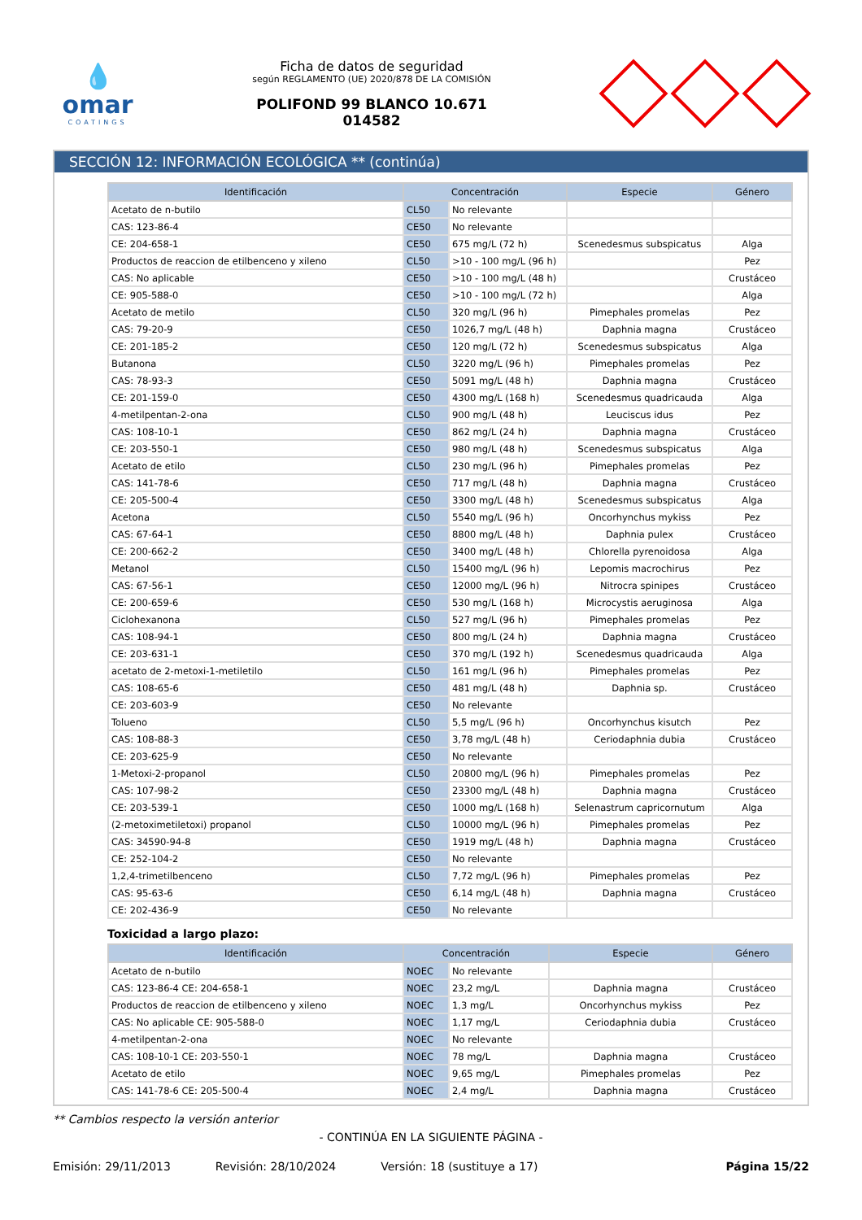💧
omar
COATINGS
Ficha de datos de seguridad
según REGLAMENTO (UE) 2020/878 DE LA COMISIÓN
POLIFOND 99 BLANCO 10.671
014582
SECCIÓN 12: INFORMACIÓN ECOLÓGICA ** (continúa)
| Identificación | Concentración | | Especie | Género |
| --- | --- | --- | --- | --- |
| Acetato de n-butilo | CL50 | No relevante | | |
| CAS: 123-86-4 | CE50 | No relevante | | |
| CE: 204-658-1 | CE50 | 675 mg/L (72 h) | Scenedesmus subspicatus | Alga |
| Productos de reaccion de etilbenceno y xileno | CL50 | >10 - 100 mg/L (96 h) | | Pez |
| CAS: No aplicable | CE50 | >10 - 100 mg/L (48 h) | | Crustáceo |
| CE: 905-588-0 | CE50 | >10 - 100 mg/L (72 h) | | Alga |
| Acetato de metilo | CL50 | 320 mg/L (96 h) | Pimephales promelas | Pez |
| CAS: 79-20-9 | CE50 | 1026,7 mg/L (48 h) | Daphnia magna | Crustáceo |
| CE: 201-185-2 | CE50 | 120 mg/L (72 h) | Scenedesmus subspicatus | Alga |
| Butanona | CL50 | 3220 mg/L (96 h) | Pimephales promelas | Pez |
| CAS: 78-93-3 | CE50 | 5091 mg/L (48 h) | Daphnia magna | Crustáceo |
| CE: 201-159-0 | CE50 | 4300 mg/L (168 h) | Scenedesmus quadricauda | Alga |
| 4-metilpentan-2-ona | CL50 | 900 mg/L (48 h) | Leuciscus idus | Pez |
| CAS: 108-10-1 | CE50 | 862 mg/L (24 h) | Daphnia magna | Crustáceo |
| CE: 203-550-1 | CE50 | 980 mg/L (48 h) | Scenedesmus subspicatus | Alga |
| Acetato de etilo | CL50 | 230 mg/L (96 h) | Pimephales promelas | Pez |
| CAS: 141-78-6 | CE50 | 717 mg/L (48 h) | Daphnia magna | Crustáceo |
| CE: 205-500-4 | CE50 | 3300 mg/L (48 h) | Scenedesmus subspicatus | Alga |
| Acetona | CL50 | 5540 mg/L (96 h) | Oncorhynchus mykiss | Pez |
| CAS: 67-64-1 | CE50 | 8800 mg/L (48 h) | Daphnia pulex | Crustáceo |
| CE: 200-662-2 | CE50 | 3400 mg/L (48 h) | Chlorella pyrenoidosa | Alga |
| Metanol | CL50 | 15400 mg/L (96 h) | Lepomis macrochirus | Pez |
| CAS: 67-56-1 | CE50 | 12000 mg/L (96 h) | Nitrocra spinipes | Crustáceo |
| CE: 200-659-6 | CE50 | 530 mg/L (168 h) | Microcystis aeruginosa | Alga |
| Ciclohexanona | CL50 | 527 mg/L (96 h) | Pimephales promelas | Pez |
| CAS: 108-94-1 | CE50 | 800 mg/L (24 h) | Daphnia magna | Crustáceo |
| CE: 203-631-1 | CE50 | 370 mg/L (192 h) | Scenedesmus quadricauda | Alga |
| acetato de 2-metoxi-1-metiletilo | CL50 | 161 mg/L (96 h) | Pimephales promelas | Pez |
| CAS: 108-65-6 | CE50 | 481 mg/L (48 h) | Daphnia sp. | Crustáceo |
| CE: 203-603-9 | CE50 | No relevante | | |
| Tolueno | CL50 | 5,5 mg/L (96 h) | Oncorhynchus kisutch | Pez |
| CAS: 108-88-3 | CE50 | 3,78 mg/L (48 h) | Ceriodaphnia dubia | Crustáceo |
| CE: 203-625-9 | CE50 | No relevante | | |
| 1-Metoxi-2-propanol | CL50 | 20800 mg/L (96 h) | Pimephales promelas | Pez |
| CAS: 107-98-2 | CE50 | 23300 mg/L (48 h) | Daphnia magna | Crustáceo |
| CE: 203-539-1 | CE50 | 1000 mg/L (168 h) | Selenastrum capricornutum | Alga |
| (2-metoximetiletoxi) propanol | CL50 | 10000 mg/L (96 h) | Pimephales promelas | Pez |
| CAS: 34590-94-8 | CE50 | 1919 mg/L (48 h) | Daphnia magna | Crustáceo |
| CE: 252-104-2 | CE50 | No relevante | | |
| 1,2,4-trimetilbenceno | CL50 | 7,72 mg/L (96 h) | Pimephales promelas | Pez |
| CAS: 95-63-6 | CE50 | 6,14 mg/L (48 h) | Daphnia magna | Crustáceo |
| CE: 202-436-9 | CE50 | No relevante | | |
Toxicidad a largo plazo:
| Identificación | Concentración | | Especie | Género |
| --- | --- | --- | --- | --- |
| Acetato de n-butilo | NOEC | No relevante | | |
| CAS: 123-86-4 CE: 204-658-1 | NOEC | 23,2 mg/L | Daphnia magna | Crustáceo |
| Productos de reaccion de etilbenceno y xileno | NOEC | 1,3 mg/L | Oncorhynchus mykiss | Pez |
| CAS: No aplicable CE: 905-588-0 | NOEC | 1,17 mg/L | Ceriodaphnia dubia | Crustáceo |
| 4-metilpentan-2-ona | NOEC | No relevante | | |
| CAS: 108-10-1 CE: 203-550-1 | NOEC | 78 mg/L | Daphnia magna | Crustáceo |
| Acetato de etilo | NOEC | 9,65 mg/L | Pimephales promelas | Pez |
| CAS: 141-78-6 CE: 205-500-4 | NOEC | 2,4 mg/L | Daphnia magna | Crustáceo |
** Cambios respecto la versión anterior
- CONTINÚA EN LA SIGUIENTE PÁGINA -
Emisión: 29/11/2013 Revisión: 28/10/2024 Versión: 18 (sustituye a 17) Página 15/22